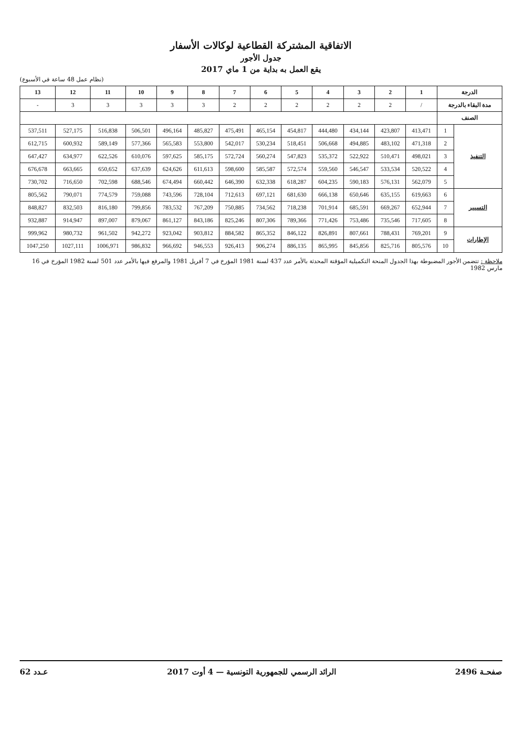الاتفاقية المشتركة القطاعية لوكالات الأسفار
جدول الأجور
يقع العمل به بداية من 1 ماي 2017
(نظام عمل 48 ساعة في الأسبوع)
| الدرجة | | 1 | 2 | 3 | 4 | 5 | 6 | 7 | 8 | 9 | 10 | 11 | 12 | 13 |
| --- | --- | --- | --- | --- | --- | --- | --- | --- | --- | --- | --- | --- | --- | --- |
| مدة البقاء بالدرجة | | / | 2 | 2 | 2 | 2 | 2 | 2 | 3 | 3 | 3 | 3 | 3 | - |
| الصنف | | | | | | | | | | | | | | |
| التنفيذ | 1 | 413,471 | 423,807 | 434,144 | 444,480 | 454,817 | 465,154 | 475,491 | 485,827 | 496,164 | 506,501 | 516,838 | 527,175 | 537,511 |
| | 2 | 471,318 | 483,102 | 494,885 | 506,668 | 518,451 | 530,234 | 542,017 | 553,800 | 565,583 | 577,366 | 589,149 | 600,932 | 612,715 |
| | 3 | 498,021 | 510,471 | 522,922 | 535,372 | 547,823 | 560,274 | 572,724 | 585,175 | 597,625 | 610,076 | 622,526 | 634,977 | 647,427 |
| | 4 | 520,522 | 533,534 | 546,547 | 559,560 | 572,574 | 585,587 | 598,600 | 611,613 | 624,626 | 637,639 | 650,652 | 663,665 | 676,678 |
| | 5 | 562,079 | 576,131 | 590,183 | 604,235 | 618,287 | 632,338 | 646,390 | 660,442 | 674,494 | 688,546 | 702,598 | 716,650 | 730,702 |
| التسيير | 6 | 619,663 | 635,155 | 650,646 | 666,138 | 681,630 | 697,121 | 712,613 | 728,104 | 743,596 | 759,088 | 774,579 | 790,071 | 805,562 |
| | 7 | 652,944 | 669,267 | 685,591 | 701,914 | 718,238 | 734,562 | 750,885 | 767,209 | 783,532 | 799,856 | 816,180 | 832,503 | 848,827 |
| | 8 | 717,605 | 735,546 | 753,486 | 771,426 | 789,366 | 807,306 | 825,246 | 843,186 | 861,127 | 879,067 | 897,007 | 914,947 | 932,887 |
| الإطارات | 9 | 769,201 | 788,431 | 807,661 | 826,891 | 846,122 | 865,352 | 884,582 | 903,812 | 923,042 | 942,272 | 961,502 | 980,732 | 999,962 |
| | 10 | 805,576 | 825,716 | 845,856 | 865,995 | 886,135 | 906,274 | 926,413 | 946,553 | 966,692 | 986,832 | 1006,971 | 1027,111 | 1047,250 |
ملاحظة : تتضمن الأجور المضبوطة بهذا الجدول المنحة التكميلية المؤقتة المحدثة بالأمر عدد 437 لسنة 1981 المؤرخ في 7 أفريل 1981 والمرفع فيها بالأمر عدد 501 لسنة 1982 المؤرخ في 16 مارس 1982
صفحـة 2496 الرائد الرسمي للجمهورية التونسية — 4 أوت 2017 عـدد 62